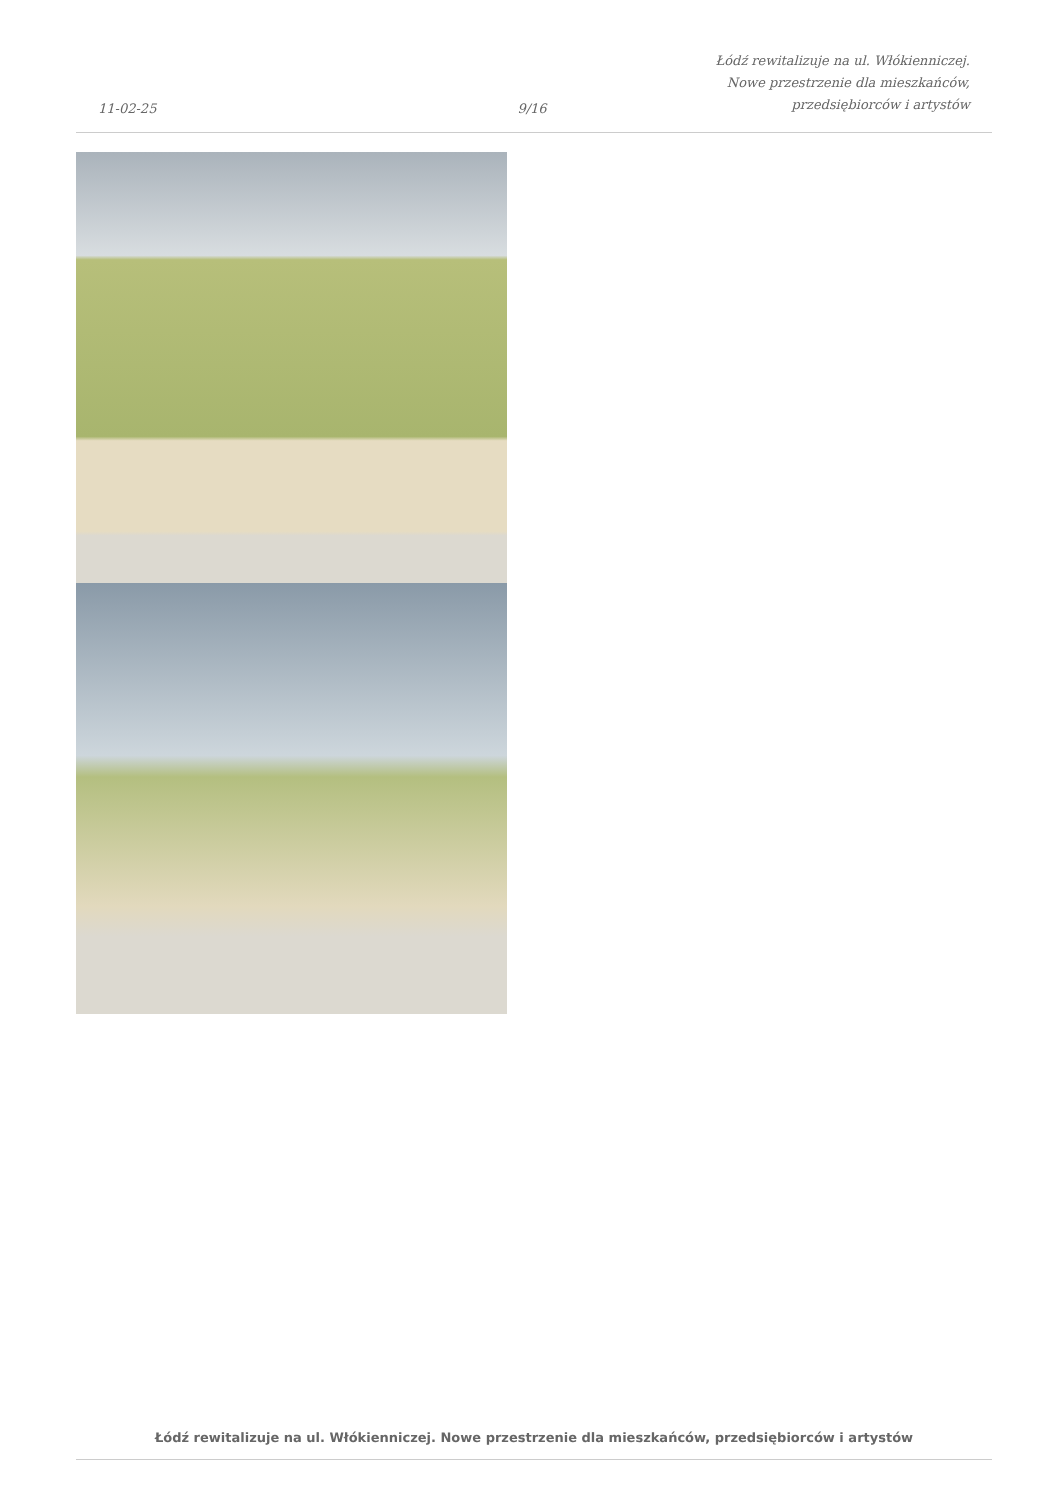11-02-25
9/16
Łódź rewitalizuje na ul. Włókienniczej.
Nowe przestrzenie dla mieszkańców,
przedsiębiorców i artystów
Łódź rewitalizuje na ul. Włókienniczej. Nowe przestrzenie dla mieszkańców, przedsiębiorców i artystów